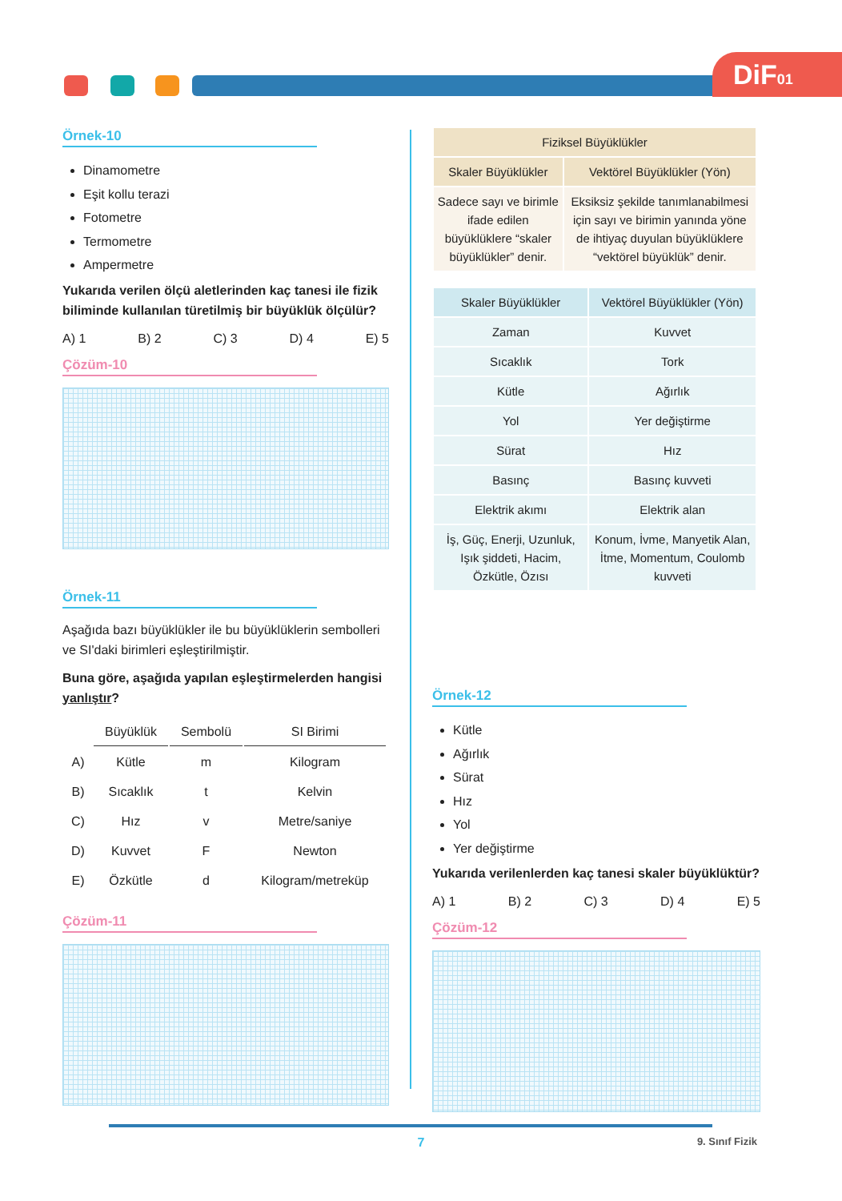DiF01
Örnek-10
Dinamometre
Eşit kollu terazi
Fotometre
Termometre
Ampermetre
Yukarıda verilen ölçü aletlerinden kaç tanesi ile fizik biliminde kullanılan türetilmiş bir büyüklük ölçülür?
A) 1 B) 2 C) 3 D) 4 E) 5
Çözüm-10
Örnek-11
Aşağıda bazı büyüklükler ile bu büyüklüklerin sembolleri ve SI'daki birimleri eşleştirilmiştir.
Buna göre, aşağıda yapılan eşleştirmelerden hangisi yanlıştır?
| | Büyüklük | Sembolü | SI Birimi |
| A) | Kütle | m | Kilogram |
| B) | Sıcaklık | t | Kelvin |
| C) | Hız | v | Metre/saniye |
| D) | Kuvvet | F | Newton |
| E) | Özkütle | d | Kilogram/metreküp |
Çözüm-11
| Fiziksel Büyüklükler | |
| --- | --- |
| Skaler Büyüklükler | Vektörel Büyüklükler (Yön) |
| Sadece sayı ve birimle ifade edilen büyüklüklere “skaler büyüklükler” denir. | Eksiksiz şekilde tanımlanabilmesi için sayı ve birimin yanında yöne de ihtiyaç duyulan büyüklüklere “vektörel büyüklük” denir. |
| Skaler Büyüklükler | Vektörel Büyüklükler (Yön) |
| --- | --- |
| Zaman | Kuvvet |
| Sıcaklık | Tork |
| Kütle | Ağırlık |
| Yol | Yer değiştirme |
| Sürat | Hız |
| Basınç | Basınç kuvveti |
| Elektrik akımı | Elektrik alan |
| İş, Güç, Enerji, Uzunluk, Işık şiddeti, Hacim, Özkütle, Özısı | Konum, İvme, Manyetik Alan, İtme, Momentum, Coulomb kuvveti |
Örnek-12
Kütle
Ağırlık
Sürat
Hız
Yol
Yer değiştirme
Yukarıda verilenlerden kaç tanesi skaler büyüklüktür?
A) 1 B) 2 C) 3 D) 4 E) 5
Çözüm-12
7 9. Sınıf Fizik